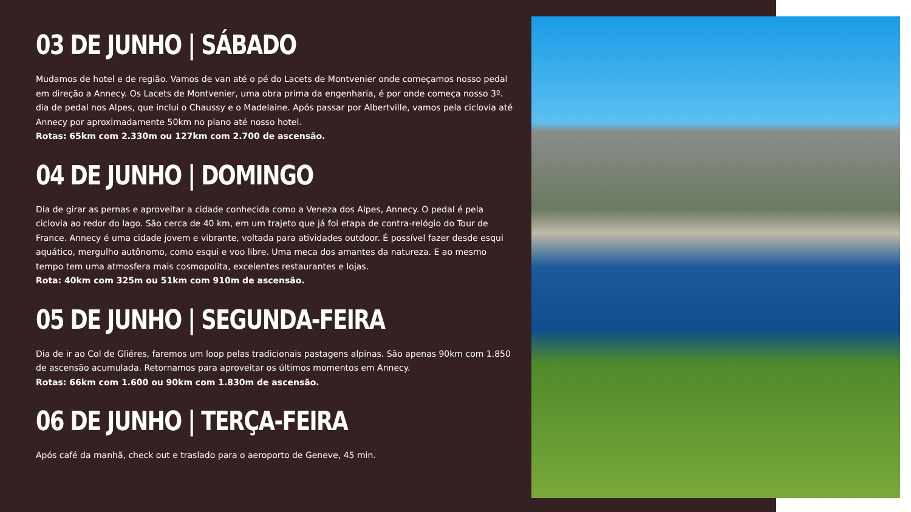03 DE JUNHO | SÁBADO
Mudamos de hotel e de região. Vamos de van até o pé do Lacets de Montvenier onde começamos nosso pedal em direção a Annecy. Os Lacets de Montvenier, uma obra prima da engenharia, é por onde começa nosso 3º. dia de pedal nos Alpes, que inclui o Chaussy e o Madelaine. Após passar por Albertville, vamos pela ciclovia até Annecy por aproximadamente 50km no plano até nosso hotel.
Rotas: 65km com 2.330m ou 127km com 2.700 de ascensão.
04 DE JUNHO | DOMINGO
Dia de girar as pernas e aproveitar a cidade conhecida como a Veneza dos Alpes, Annecy. O pedal é pela ciclovia ao redor do lago. São cerca de 40 km, em um trajeto que já foi etapa de contra-relógio do Tour de France. Annecy é uma cidade jovem e vibrante, voltada para atividades outdoor. É possível fazer desde esqui aquático, mergulho autônomo, como esqui e voo libre. Uma meca dos amantes da natureza. E ao mesmo tempo tem uma atmosfera mais cosmopolita, excelentes restaurantes e lojas.
Rota: 40km com 325m ou 51km com 910m de ascensão.
05 DE JUNHO | SEGUNDA-FEIRA
Dia de ir ao Col de Gliéres, faremos um loop pelas tradicionais pastagens alpinas. São apenas 90km com 1.850 de ascensão acumulada. Retornamos para aproveitar os últimos momentos em Annecy.
Rotas: 66km com 1.600 ou 90km com 1.830m de ascensão.
06 DE JUNHO | TERÇA-FEIRA
Após café da manhã, check out e traslado para o aeroporto de Geneve, 45 min.